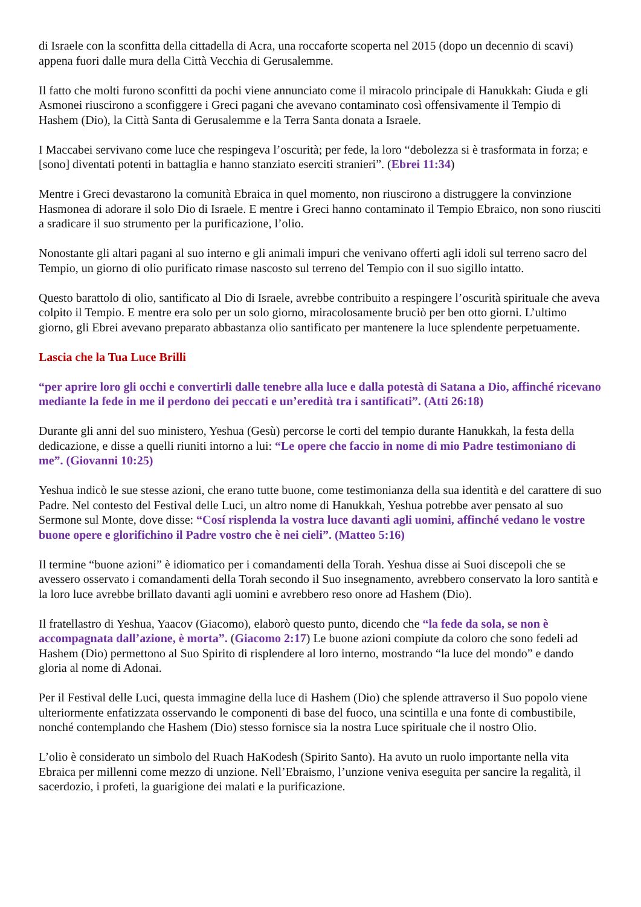di Israele con la sconfitta della cittadella di Acra, una roccaforte scoperta nel 2015 (dopo un decennio di scavi) appena fuori dalle mura della Città Vecchia di Gerusalemme.
Il fatto che molti furono sconfitti da pochi viene annunciato come il miracolo principale di Hanukkah: Giuda e gli Asmonei riuscirono a sconfiggere i Greci pagani che avevano contaminato così offensivamente il Tempio di Hashem (Dio), la Città Santa di Gerusalemme e la Terra Santa donata a Israele.
I Maccabei servivano come luce che respingeva l’oscurità; per fede, la loro “debolezza si è trasformata in forza; e [sono] diventati potenti in battaglia e hanno stanziato eserciti stranieri”. (Ebrei 11:34)
Mentre i Greci devastarono la comunità Ebraica in quel momento, non riuscirono a distruggere la convinzione Hasmonea di adorare il solo Dio di Israele. E mentre i Greci hanno contaminato il Tempio Ebraico, non sono riusciti a sradicare il suo strumento per la purificazione, l’olio.
Nonostante gli altari pagani al suo interno e gli animali impuri che venivano offerti agli idoli sul terreno sacro del Tempio, un giorno di olio purificato rimase nascosto sul terreno del Tempio con il suo sigillo intatto.
Questo barattolo di olio, santificato al Dio di Israele, avrebbe contribuito a respingere l’oscurità spirituale che aveva colpito il Tempio. E mentre era solo per un solo giorno, miracolosamente bruciò per ben otto giorni. L’ultimo giorno, gli Ebrei avevano preparato abbastanza olio santificato per mantenere la luce splendente perpetuamente.
Lascia che la Tua Luce Brilli
“per aprire loro gli occhi e convertirli dalle tenebre alla luce e dalla potestà di Satana a Dio, affinché ricevano mediante la fede in me il perdono dei peccati e un’eredità tra i santificati”. (Atti 26:18)
Durante gli anni del suo ministero, Yeshua (Gesù) percorse le corti del tempio durante Hanukkah, la festa della dedicazione, e disse a quelli riuniti intorno a lui: “Le opere che faccio in nome di mio Padre testimoniano di me”. (Giovanni 10:25)
Yeshua indicò le sue stesse azioni, che erano tutte buone, come testimonianza della sua identità e del carattere di suo Padre. Nel contesto del Festival delle Luci, un altro nome di Hanukkah, Yeshua potrebbe aver pensato al suo Sermone sul Monte, dove disse: “Cosí risplenda la vostra luce davanti agli uomini, affinché vedano le vostre buone opere e glorifichino il Padre vostro che è nei cieli”. (Matteo 5:16)
Il termine “buone azioni” è idiomatico per i comandamenti della Torah. Yeshua disse ai Suoi discepoli che se avessero osservato i comandamenti della Torah secondo il Suo insegnamento, avrebbero conservato la loro santità e la loro luce avrebbe brillato davanti agli uomini e avrebbero reso onore ad Hashem (Dio).
Il fratellastro di Yeshua, Yaacov (Giacomo), elaborò questo punto, dicendo che “la fede da sola, se non è accompagnata dall’azione, è morta”. (Giacomo 2:17) Le buone azioni compiute da coloro che sono fedeli ad Hashem (Dio) permettono al Suo Spirito di risplendere al loro interno, mostrando “la luce del mondo” e dando gloria al nome di Adonai.
Per il Festival delle Luci, questa immagine della luce di Hashem (Dio) che splende attraverso il Suo popolo viene ulteriormente enfatizzata osservando le componenti di base del fuoco, una scintilla e una fonte di combustibile, nonché contemplando che Hashem (Dio) stesso fornisce sia la nostra Luce spirituale che il nostro Olio.
L’olio è considerato un simbolo del Ruach HaKodesh (Spirito Santo). Ha avuto un ruolo importante nella vita Ebraica per millenni come mezzo di unzione. Nell’Ebraismo, l’unzione veniva eseguita per sancire la regalità, il sacerdozio, i profeti, la guarigione dei malati e la purificazione.